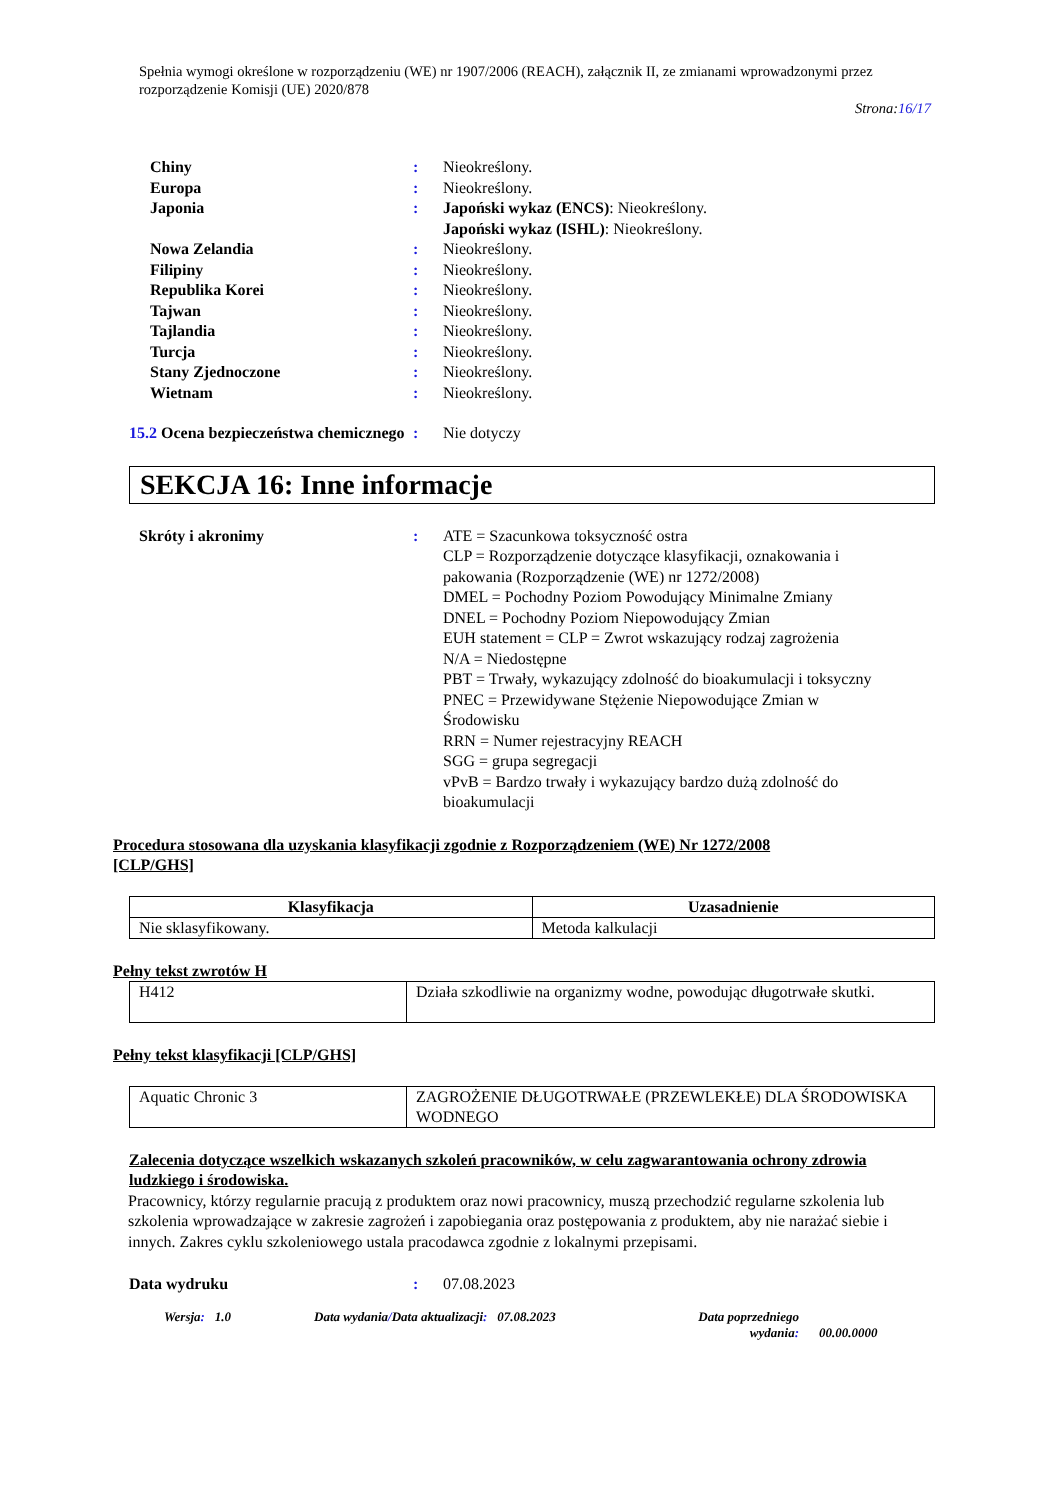Spełnia wymogi określone w rozporządzeniu (WE) nr 1907/2006 (REACH), załącznik II, ze zmianami wprowadzonymi przez rozporządzenie Komisji (UE) 2020/878
Strona:16/17
Chiny : Nieokreślony.
Europa : Nieokreślony.
Japonia : Japoński wykaz (ENCS): Nieokreślony.
Japoński wykaz (ISHL): Nieokreślony.
Nowa Zelandia : Nieokreślony.
Filipiny : Nieokreślony.
Republika Korei : Nieokreślony.
Tajwan : Nieokreślony.
Tajlandia : Nieokreślony.
Turcja : Nieokreślony.
Stany Zjednoczone : Nieokreślony.
Wietnam : Nieokreślony.
15.2 Ocena bezpieczeństwa chemicznego
: Nie dotyczy
SEKCJA 16: Inne informacje
Skróty i akronimy : ATE = Szacunkowa toksyczność ostra
CLP = Rozporządzenie dotyczące klasyfikacji, oznakowania i pakowania (Rozporządzenie (WE) nr 1272/2008)
DMEL = Pochodny Poziom Powodujący Minimalne Zmiany
DNEL = Pochodny Poziom Niepowodujący Zmian
EUH statement = CLP = Zwrot wskazujący rodzaj zagrożenia
N/A = Niedostępne
PBT = Trwały, wykazujący zdolność do bioakumulacji i toksyczny
PNEC = Przewidywane Stężenie Niepowodujące Zmian w Środowisku
RRN = Numer rejestracyjny REACH
SGG = grupa segregacji
vPvB = Bardzo trwały i wykazujący bardzo dużą zdolność do bioakumulacji
Procedura stosowana dla uzyskania klasyfikacji zgodnie z Rozporządzeniem (WE) Nr 1272/2008 [CLP/GHS]
| Klasyfikacja | Uzasadnienie |
| --- | --- |
| Nie sklasyfikowany. | Metoda kalkulacji |
Pełny tekst zwrotów H
| H412 | Działa szkodliwie na organizmy wodne, powodując długotrwałe skutki. |
Pełny tekst klasyfikacji [CLP/GHS]
| Aquatic Chronic 3 | ZAGROŻENIE DŁUGOTRWAŁE (PRZEWLEKŁE) DLA ŚRODOWISKA WODNEGO |
Zalecenia dotyczące wszelkich wskazanych szkoleń pracowników, w celu zagwarantowania ochrony zdrowia ludzkiego i środowiska.
Pracownicy, którzy regularnie pracują z produktem oraz nowi pracownicy, muszą przechodzić regularne szkolenia lub szkolenia wprowadzające w zakresie zagrożeń i zapobiegania oraz postępowania z produktem, aby nie narażać siebie i innych. Zakres cyklu szkoleniowego ustala pracodawca zgodnie z lokalnymi przepisami.
Data wydruku : 07.08.2023
Wersja: 1.0 Data wydania/Data aktualizacji: 07.08.2023 Data poprzedniego wydania:
00.00.0000